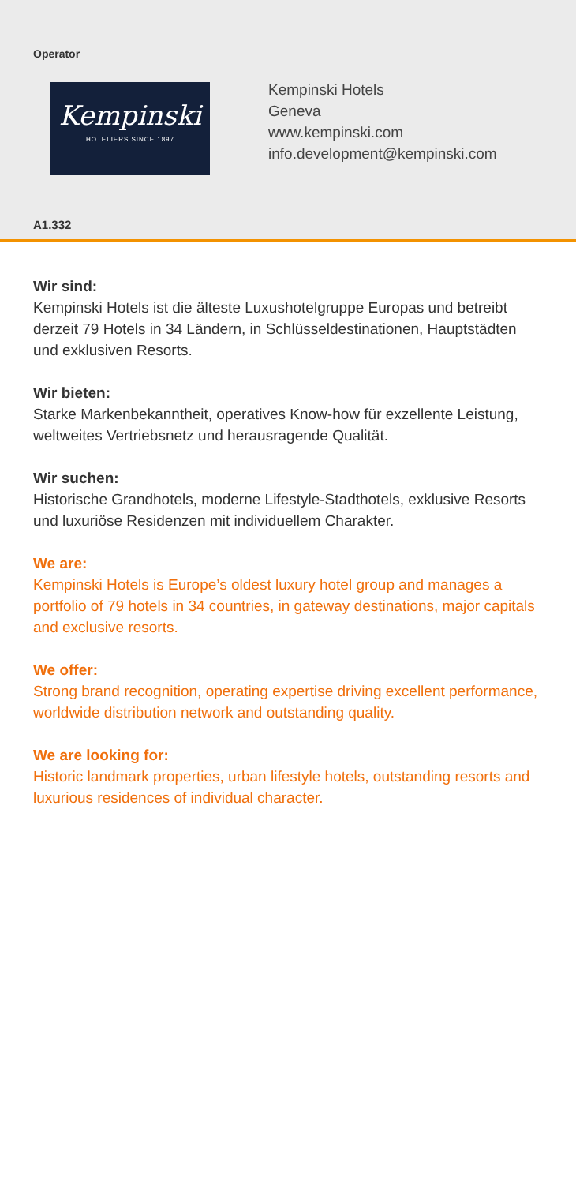Operator
Kempinski
HOTELIERS SINCE 1897
Kempinski Hotels
Geneva
www.kempinski.com
info.development@kempinski.com
A1.332
Wir sind:
Kempinski Hotels ist die älteste Luxushotelgruppe Europas und betreibt derzeit 79 Hotels in 34 Ländern, in Schlüsseldestinationen, Hauptstädten und exklusiven Resorts.
Wir bieten:
Starke Markenbekanntheit, operatives Know-how für exzellente Leistung, weltweites Vertriebsnetz und herausragende Qualität.
Wir suchen:
Historische Grandhotels, moderne Lifestyle-Stadthotels, exklusive Resorts und luxuriöse Residenzen mit individuellem Charakter.
We are:
Kempinski Hotels is Europe’s oldest luxury hotel group and manages a portfolio of 79 hotels in 34 countries, in gateway destinations, major capitals and exclusive resorts.
We offer:
Strong brand recognition, operating expertise driving excellent performance, worldwide distribution network and outstanding quality.
We are looking for:
Historic landmark properties, urban lifestyle hotels, outstanding resorts and luxurious residences of individual character.